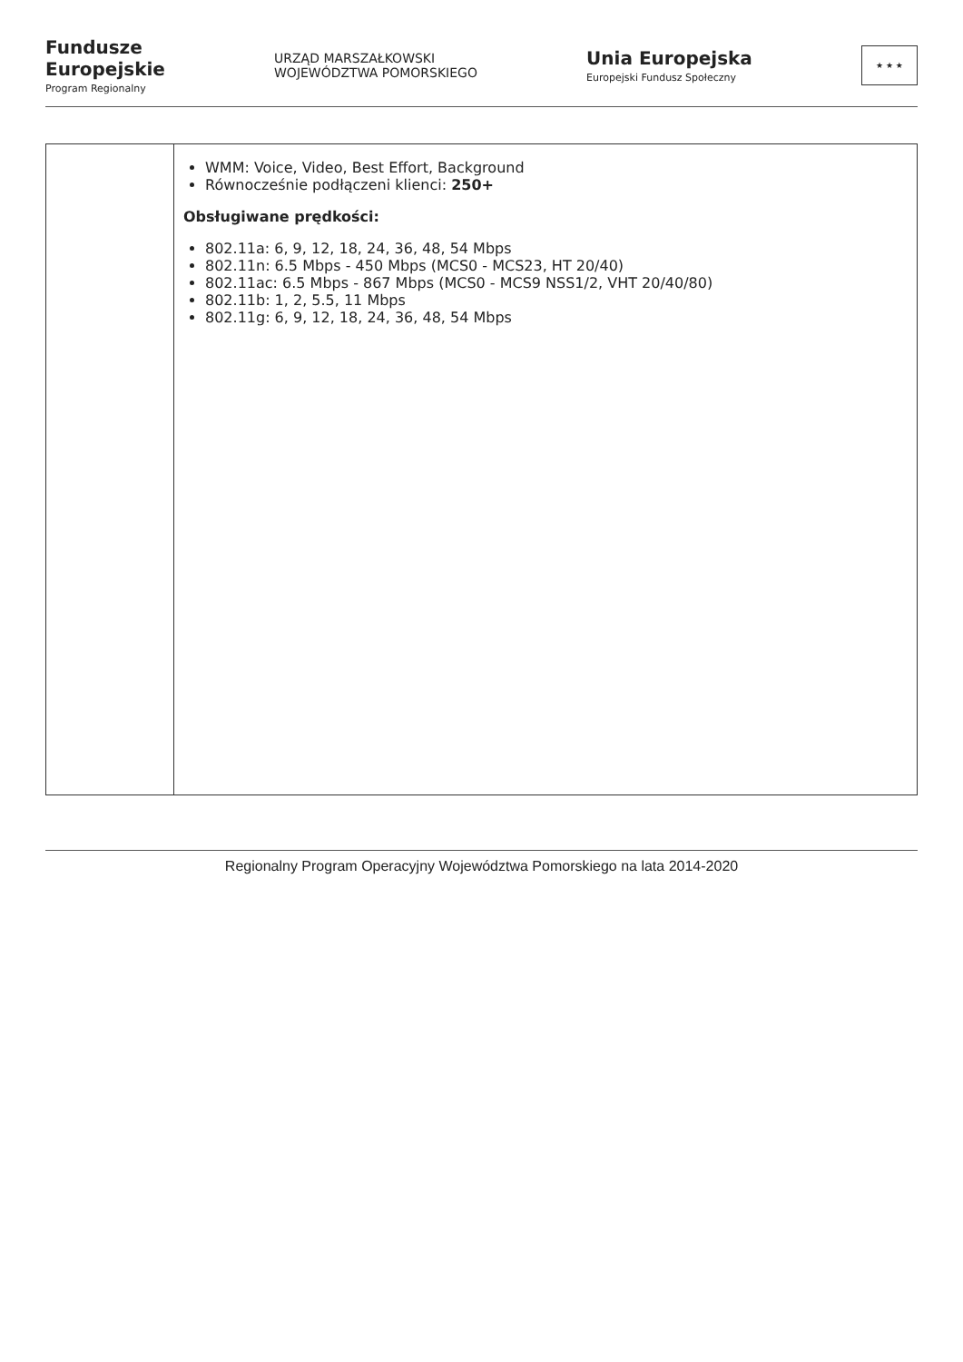Fundusze
Europejskie
Program Regionalny
URZĄD MARSZAŁKOWSKI
WOJEWÓDZTWA POMORSKIEGO
Unia Europejska
Europejski Fundusz Społeczny
★ ★ ★
| | WMM: Voice, Video, Best Effort, Background Równocześnie podłączeni klienci: 250+ Obsługiwane prędkości: 802.11a: 6, 9, 12, 18, 24, 36, 48, 54 Mbps 802.11n: 6.5 Mbps - 450 Mbps (MCS0 - MCS23, HT 20/40) 802.11ac: 6.5 Mbps - 867 Mbps (MCS0 - MCS9 NSS1/2, VHT 20/40/80) 802.11b: 1, 2, 5.5, 11 Mbps 802.11g: 6, 9, 12, 18, 24, 36, 48, 54 Mbps |
Regionalny Program Operacyjny Województwa Pomorskiego na lata 2014-2020